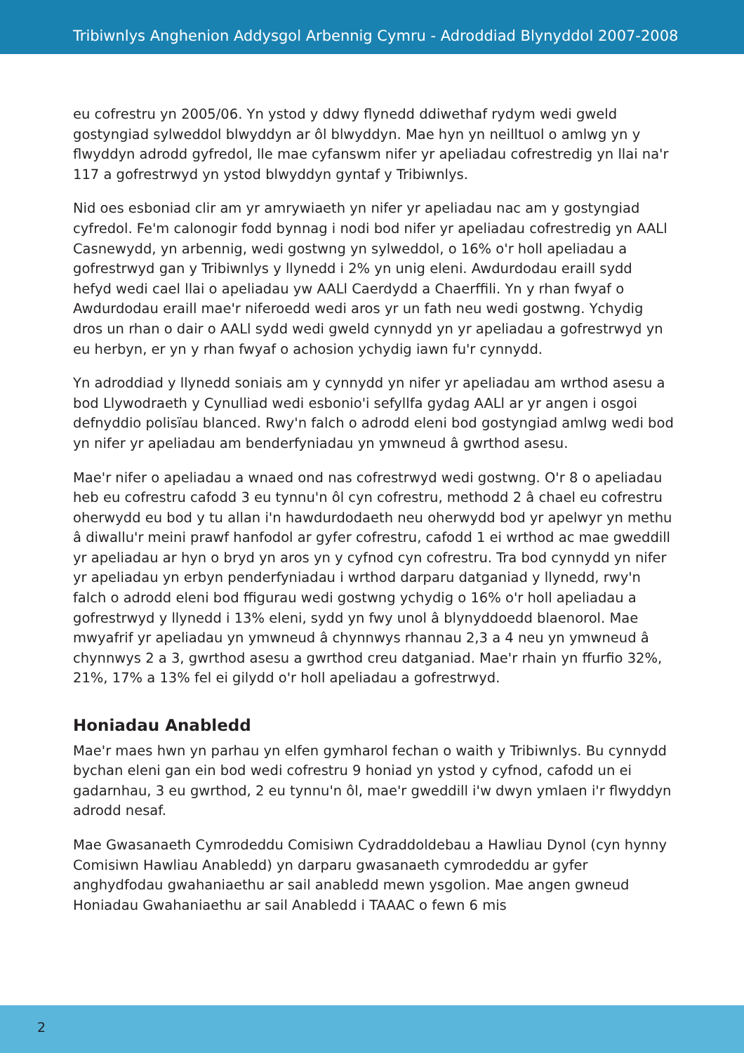Tribiwnlys Anghenion Addysgol Arbennig Cymru - Adroddiad Blynyddol 2007-2008
eu cofrestru yn 2005/06. Yn ystod y ddwy flynedd ddiwethaf rydym wedi gweld gostyngiad sylweddol blwyddyn ar ôl blwyddyn. Mae hyn yn neilltuol o amlwg yn y flwyddyn adrodd gyfredol, lle mae cyfanswm nifer yr apeliadau cofrestredig yn llai na'r 117 a gofrestrwyd yn ystod blwyddyn gyntaf y Tribiwnlys.
Nid oes esboniad clir am yr amrywiaeth yn nifer yr apeliadau nac am y gostyngiad cyfredol. Fe'm calonogir fodd bynnag i nodi bod nifer yr apeliadau cofrestredig yn AALl Casnewydd, yn arbennig, wedi gostwng yn sylweddol, o 16% o'r holl apeliadau a gofrestrwyd gan y Tribiwnlys y llynedd i 2% yn unig eleni. Awdurdodau eraill sydd hefyd wedi cael llai o apeliadau yw AALl Caerdydd a Chaerffili. Yn y rhan fwyaf o Awdurdodau eraill mae'r niferoedd wedi aros yr un fath neu wedi gostwng. Ychydig dros un rhan o dair o AALl sydd wedi gweld cynnydd yn yr apeliadau a gofrestrwyd yn eu herbyn, er yn y rhan fwyaf o achosion ychydig iawn fu'r cynnydd.
Yn adroddiad y llynedd soniais am y cynnydd yn nifer yr apeliadau am wrthod asesu a bod Llywodraeth y Cynulliad wedi esbonio'i sefyllfa gydag AALl ar yr angen i osgoi defnyddio polisïau blanced. Rwy'n falch o adrodd eleni bod gostyngiad amlwg wedi bod yn nifer yr apeliadau am benderfyniadau yn ymwneud â gwrthod asesu.
Mae'r nifer o apeliadau a wnaed ond nas cofrestrwyd wedi gostwng. O'r 8 o apeliadau heb eu cofrestru cafodd 3 eu tynnu'n ôl cyn cofrestru, methodd 2 â chael eu cofrestru oherwydd eu bod y tu allan i'n hawdurdodaeth neu oherwydd bod yr apelwyr yn methu â diwallu'r meini prawf hanfodol ar gyfer cofrestru, cafodd 1 ei wrthod ac mae gweddill yr apeliadau ar hyn o bryd yn aros yn y cyfnod cyn cofrestru. Tra bod cynnydd yn nifer yr apeliadau yn erbyn penderfyniadau i wrthod darparu datganiad y llynedd, rwy'n falch o adrodd eleni bod ffigurau wedi gostwng ychydig o 16% o'r holl apeliadau a gofrestrwyd y llynedd i 13% eleni, sydd yn fwy unol â blynyddoedd blaenorol. Mae mwyafrif yr apeliadau yn ymwneud â chynnwys rhannau 2,3 a 4 neu yn ymwneud â chynnwys 2 a 3, gwrthod asesu a gwrthod creu datganiad. Mae'r rhain yn ffurfio 32%, 21%, 17% a 13% fel ei gilydd o'r holl apeliadau a gofrestrwyd.
Honiadau Anabledd
Mae'r maes hwn yn parhau yn elfen gymharol fechan o waith y Tribiwnlys. Bu cynnydd bychan eleni gan ein bod wedi cofrestru 9 honiad yn ystod y cyfnod, cafodd un ei gadarnhau, 3 eu gwrthod, 2 eu tynnu'n ôl, mae'r gweddill i'w dwyn ymlaen i'r flwyddyn adrodd nesaf.
Mae Gwasanaeth Cymrodeddu Comisiwn Cydraddoldebau a Hawliau Dynol (cyn hynny Comisiwn Hawliau Anabledd) yn darparu gwasanaeth cymrodeddu ar gyfer anghydfodau gwahaniaethu ar sail anabledd mewn ysgolion. Mae angen gwneud Honiadau Gwahaniaethu ar sail Anabledd i TAAAC o fewn 6 mis
2